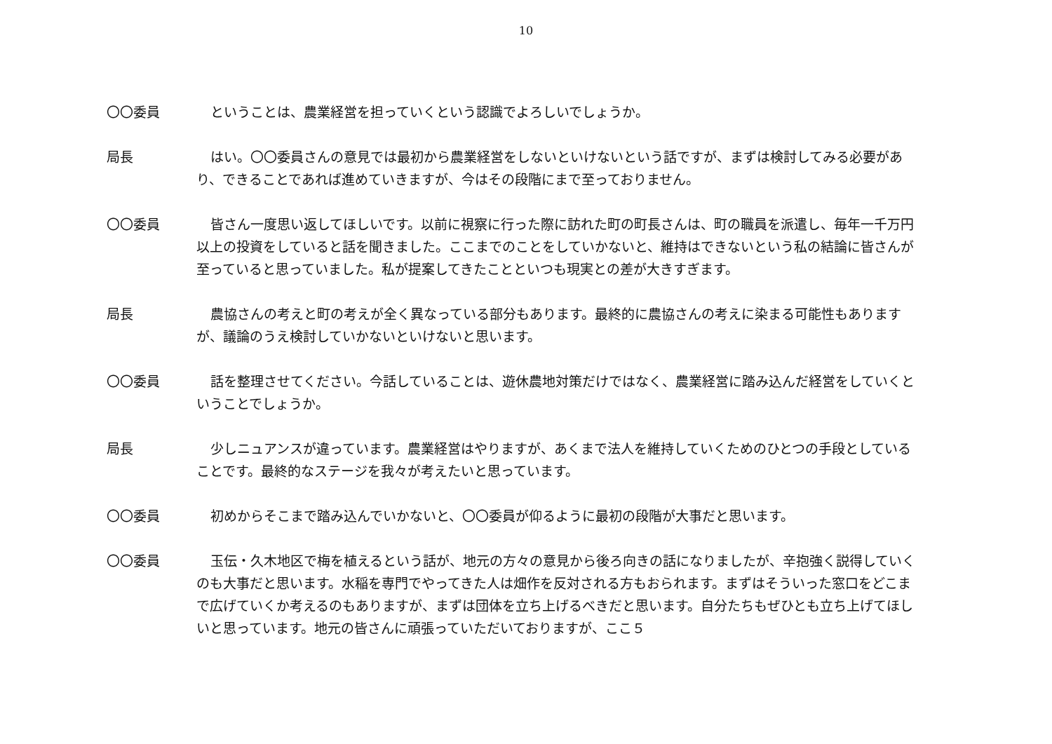10
〇〇委員 ということは、農業経営を担っていくという認識でよろしいでしょうか。
局長 はい。〇〇委員さんの意見では最初から農業経営をしないといけないという話ですが、まずは検討してみる必要があり、できることであれば進めていきますが、今はその段階にまで至っておりません。
〇〇委員 皆さん一度思い返してほしいです。以前に視察に行った際に訪れた町の町長さんは、町の職員を派遣し、毎年一千万円以上の投資をしていると話を聞きました。ここまでのことをしていかないと、維持はできないという私の結論に皆さんが至っていると思っていました。私が提案してきたことといつも現実との差が大きすぎます。
局長 農協さんの考えと町の考えが全く異なっている部分もあります。最終的に農協さんの考えに染まる可能性もありますが、議論のうえ検討していかないといけないと思います。
〇〇委員 話を整理させてください。今話していることは、遊休農地対策だけではなく、農業経営に踏み込んだ経営をしていくということでしょうか。
局長 少しニュアンスが違っています。農業経営はやりますが、あくまで法人を維持していくためのひとつの手段としていることです。最終的なステージを我々が考えたいと思っています。
〇〇委員 初めからそこまで踏み込んでいかないと、〇〇委員が仰るように最初の段階が大事だと思います。
〇〇委員 玉伝・久木地区で梅を植えるという話が、地元の方々の意見から後ろ向きの話になりましたが、辛抱強く説得していくのも大事だと思います。水稲を専門でやってきた人は畑作を反対される方もおられます。まずはそういった窓口をどこまで広げていくか考えるのもありますが、まずは団体を立ち上げるべきだと思います。自分たちもぜひとも立ち上げてほしいと思っています。地元の皆さんに頑張っていただいておりますが、ここ５